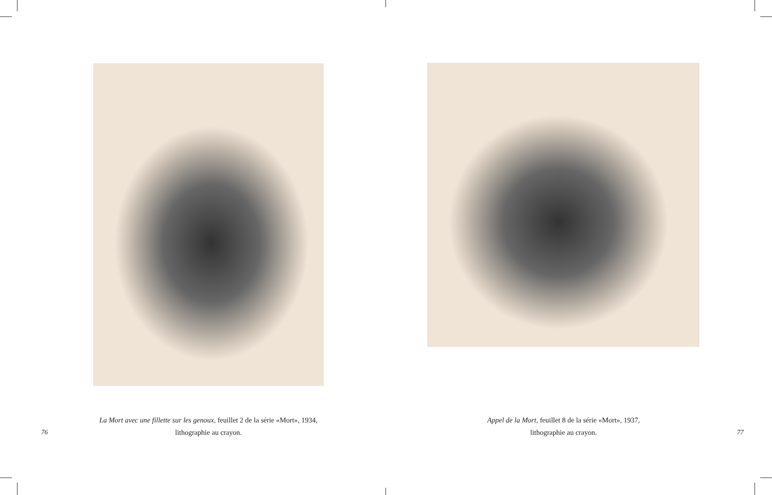La Mort avec une fillette sur les genoux, feuillet 2 de la série «Mort», 1934,
lithographie au crayon.
76
Appel de la Mort, feuillet 8 de la série «Mort», 1937,
lithographie au crayon.
77